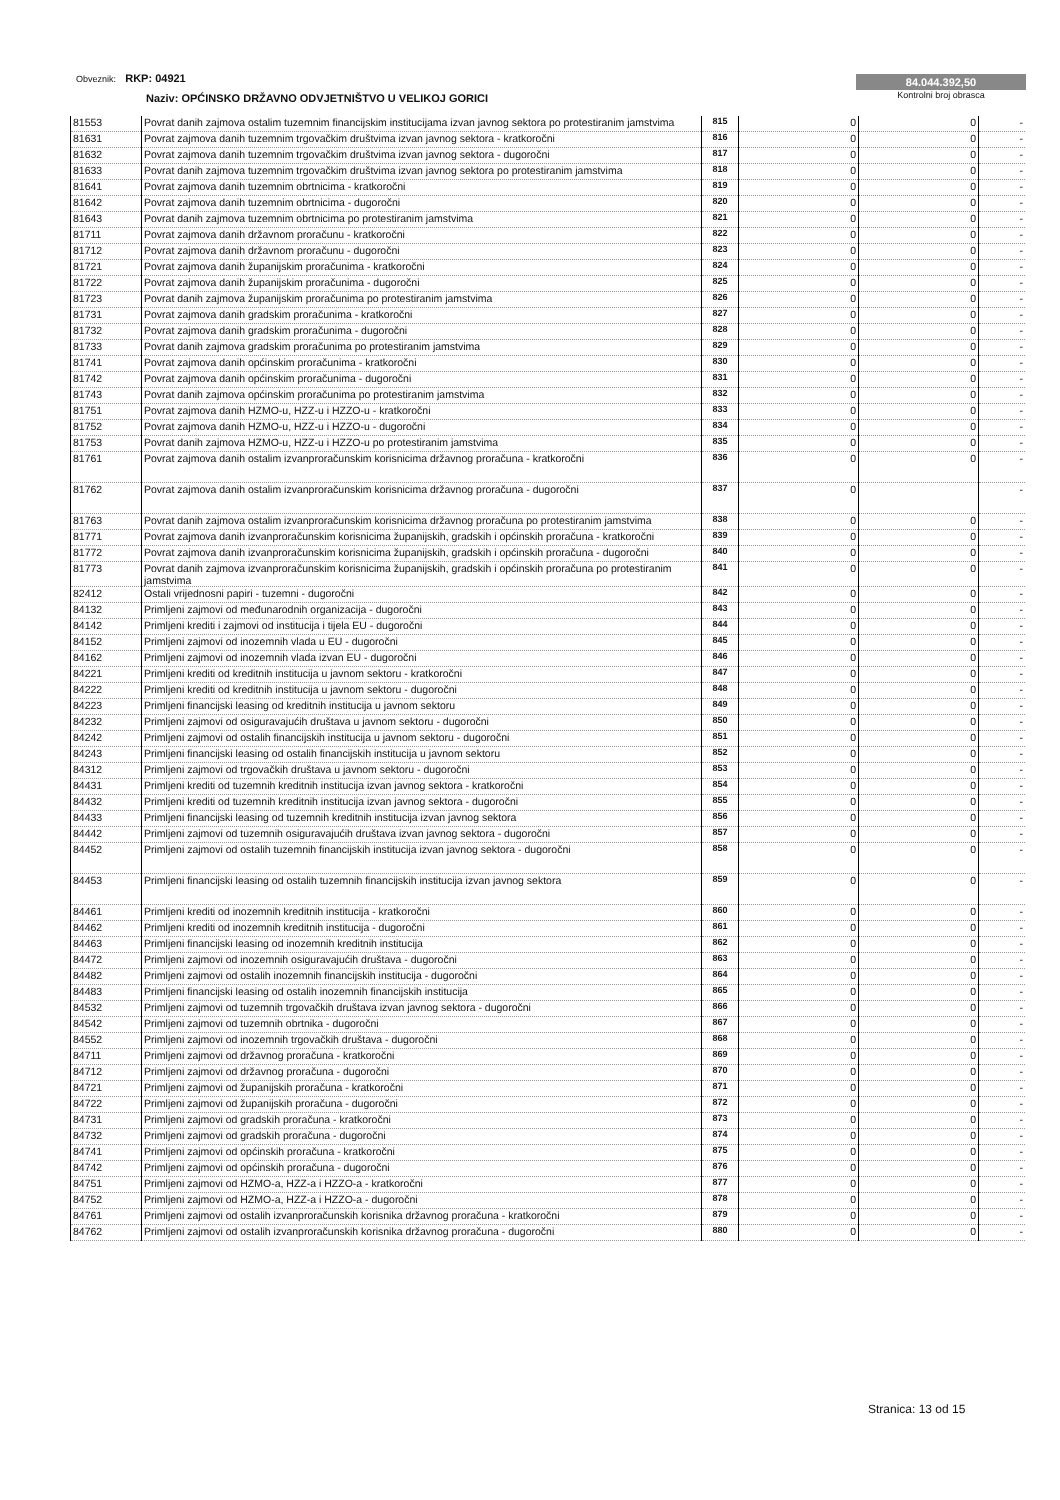Obveznik: RKP: 04921
Naziv: OPĆINSKO DRŽAVNO ODVJETNIŠTVO U VELIKOJ GORICI
84.044.392,50
Kontrolni broj obrasca
| 81553 | Povrat danih zajmova ostalim tuzemnim financijskim institucijama izvan javnog sektora po protestiranim jamstvima | 815 | 0 | 0 | - |
| 81631 | Povrat zajmova danih tuzemnim trgovačkim društvima izvan javnog sektora - kratkoročni | 816 | 0 | 0 | - |
| 81632 | Povrat zajmova danih tuzemnim trgovačkim društvima izvan javnog sektora - dugoročni | 817 | 0 | 0 | - |
| 81633 | Povrat danih zajmova tuzemnim trgovačkim društvima izvan javnog sektora po protestiranim jamstvima | 818 | 0 | 0 | - |
| 81641 | Povrat zajmova danih tuzemnim obrtnicima - kratkoročni | 819 | 0 | 0 | - |
| 81642 | Povrat zajmova danih tuzemnim obrtnicima - dugoročni | 820 | 0 | 0 | - |
| 81643 | Povrat danih zajmova tuzemnim obrtnicima po protestiranim jamstvima | 821 | 0 | 0 | - |
| 81711 | Povrat zajmova danih državnom proračunu - kratkoročni | 822 | 0 | 0 | - |
| 81712 | Povrat zajmova danih državnom proračunu - dugoročni | 823 | 0 | 0 | - |
| 81721 | Povrat zajmova danih županijskim proračunima - kratkoročni | 824 | 0 | 0 | - |
| 81722 | Povrat zajmova danih županijskim proračunima - dugoročni | 825 | 0 | 0 | - |
| 81723 | Povrat danih zajmova županijskim proračunima po protestiranim jamstvima | 826 | 0 | 0 | - |
| 81731 | Povrat zajmova danih gradskim proračunima - kratkoročni | 827 | 0 | 0 | - |
| 81732 | Povrat zajmova danih gradskim proračunima - dugoročni | 828 | 0 | 0 | - |
| 81733 | Povrat danih zajmova gradskim proračunima po protestiranim jamstvima | 829 | 0 | 0 | - |
| 81741 | Povrat zajmova danih općinskim proračunima - kratkoročni | 830 | 0 | 0 | - |
| 81742 | Povrat zajmova danih općinskim proračunima - dugoročni | 831 | 0 | 0 | - |
| 81743 | Povrat danih zajmova općinskim proračunima po protestiranim jamstvima | 832 | 0 | 0 | - |
| 81751 | Povrat zajmova danih HZMO-u, HZZ-u i HZZO-u - kratkoročni | 833 | 0 | 0 | - |
| 81752 | Povrat zajmova danih HZMO-u, HZZ-u i HZZO-u - dugoročni | 834 | 0 | 0 | - |
| 81753 | Povrat danih zajmova HZMO-u, HZZ-u i HZZO-u po protestiranim jamstvima | 835 | 0 | 0 | - |
| 81761 | Povrat zajmova danih ostalim izvanproračunskim korisnicima državnog proračuna - kratkoročni | 836 | 0 | 0 | - |
| 81762 | Povrat zajmova danih ostalim izvanproračunskim korisnicima državnog proračuna - dugoročni | 837 | 0 | | - |
| 81763 | Povrat danih zajmova ostalim izvanproračunskim korisnicima državnog proračuna po protestiranim jamstvima | 838 | 0 | 0 | - |
| 81771 | Povrat zajmova danih izvanproračunskim korisnicima županijskih, gradskih i općinskih proračuna - kratkoročni | 839 | 0 | 0 | - |
| 81772 | Povrat zajmova danih izvanproračunskim korisnicima županijskih, gradskih i općinskih proračuna - dugoročni | 840 | 0 | 0 | - |
| 81773 | Povrat danih zajmova izvanproračunskim korisnicima županijskih, gradskih i općinskih proračuna po protestiranim jamstvima | 841 | 0 | 0 | - |
| 82412 | Ostali vrijednosni papiri - tuzemni - dugoročni | 842 | 0 | 0 | - |
| 84132 | Primljeni zajmovi od međunarodnih organizacija - dugoročni | 843 | 0 | 0 | - |
| 84142 | Primljeni krediti i zajmovi od institucija i tijela EU - dugoročni | 844 | 0 | 0 | - |
| 84152 | Primljeni zajmovi od inozemnih vlada u EU - dugoročni | 845 | 0 | 0 | - |
| 84162 | Primljeni zajmovi od inozemnih vlada izvan EU - dugoročni | 846 | 0 | 0 | - |
| 84221 | Primljeni krediti od kreditnih institucija u javnom sektoru - kratkoročni | 847 | 0 | 0 | - |
| 84222 | Primljeni krediti od kreditnih institucija u javnom sektoru - dugoročni | 848 | 0 | 0 | - |
| 84223 | Primljeni financijski leasing od kreditnih institucija u javnom sektoru | 849 | 0 | 0 | - |
| 84232 | Primljeni zajmovi od osiguravajućih društava u javnom sektoru - dugoročni | 850 | 0 | 0 | - |
| 84242 | Primljeni zajmovi od ostalih financijskih institucija u javnom sektoru - dugoročni | 851 | 0 | 0 | - |
| 84243 | Primljeni financijski leasing od ostalih financijskih institucija u javnom sektoru | 852 | 0 | 0 | - |
| 84312 | Primljeni zajmovi od trgovačkih društava u javnom sektoru - dugoročni | 853 | 0 | 0 | - |
| 84431 | Primljeni krediti od tuzemnih kreditnih institucija izvan javnog sektora - kratkoročni | 854 | 0 | 0 | - |
| 84432 | Primljeni krediti od tuzemnih kreditnih institucija izvan javnog sektora - dugoročni | 855 | 0 | 0 | - |
| 84433 | Primljeni financijski leasing od tuzemnih kreditnih institucija izvan javnog sektora | 856 | 0 | 0 | - |
| 84442 | Primljeni zajmovi od tuzemnih osiguravajućih društava izvan javnog sektora - dugoročni | 857 | 0 | 0 | - |
| 84452 | Primljeni zajmovi od ostalih tuzemnih financijskih institucija izvan javnog sektora - dugoročni | 858 | 0 | 0 | - |
| 84453 | Primljeni financijski leasing od ostalih tuzemnih financijskih institucija izvan javnog sektora | 859 | 0 | 0 | - |
| 84461 | Primljeni krediti od inozemnih kreditnih institucija - kratkoročni | 860 | 0 | 0 | - |
| 84462 | Primljeni krediti od inozemnih kreditnih institucija - dugoročni | 861 | 0 | 0 | - |
| 84463 | Primljeni financijski leasing od inozemnih kreditnih institucija | 862 | 0 | 0 | - |
| 84472 | Primljeni zajmovi od inozemnih osiguravajućih društava - dugoročni | 863 | 0 | 0 | - |
| 84482 | Primljeni zajmovi od ostalih inozemnih financijskih institucija - dugoročni | 864 | 0 | 0 | - |
| 84483 | Primljeni financijski leasing od ostalih inozemnih financijskih institucija | 865 | 0 | 0 | - |
| 84532 | Primljeni zajmovi od tuzemnih trgovačkih društava izvan javnog sektora - dugoročni | 866 | 0 | 0 | - |
| 84542 | Primljeni zajmovi od tuzemnih obrtnika - dugoročni | 867 | 0 | 0 | - |
| 84552 | Primljeni zajmovi od inozemnih trgovačkih društava - dugoročni | 868 | 0 | 0 | - |
| 84711 | Primljeni zajmovi od državnog proračuna - kratkoročni | 869 | 0 | 0 | - |
| 84712 | Primljeni zajmovi od državnog proračuna - dugoročni | 870 | 0 | 0 | - |
| 84721 | Primljeni zajmovi od županijskih proračuna - kratkoročni | 871 | 0 | 0 | - |
| 84722 | Primljeni zajmovi od županijskih proračuna - dugoročni | 872 | 0 | 0 | - |
| 84731 | Primljeni zajmovi od gradskih proračuna - kratkoročni | 873 | 0 | 0 | - |
| 84732 | Primljeni zajmovi od gradskih proračuna - dugoročni | 874 | 0 | 0 | - |
| 84741 | Primljeni zajmovi od općinskih proračuna - kratkoročni | 875 | 0 | 0 | - |
| 84742 | Primljeni zajmovi od općinskih proračuna - dugoročni | 876 | 0 | 0 | - |
| 84751 | Primljeni zajmovi od HZMO-a, HZZ-a i HZZO-a - kratkoročni | 877 | 0 | 0 | - |
| 84752 | Primljeni zajmovi od HZMO-a, HZZ-a i HZZO-a - dugoročni | 878 | 0 | 0 | - |
| 84761 | Primljeni zajmovi od ostalih izvanproračunskih korisnika državnog proračuna - kratkoročni | 879 | 0 | 0 | - |
| 84762 | Primljeni zajmovi od ostalih izvanproračunskih korisnika državnog proračuna - dugoročni | 880 | 0 | 0 | - |
Stranica: 13 od 15